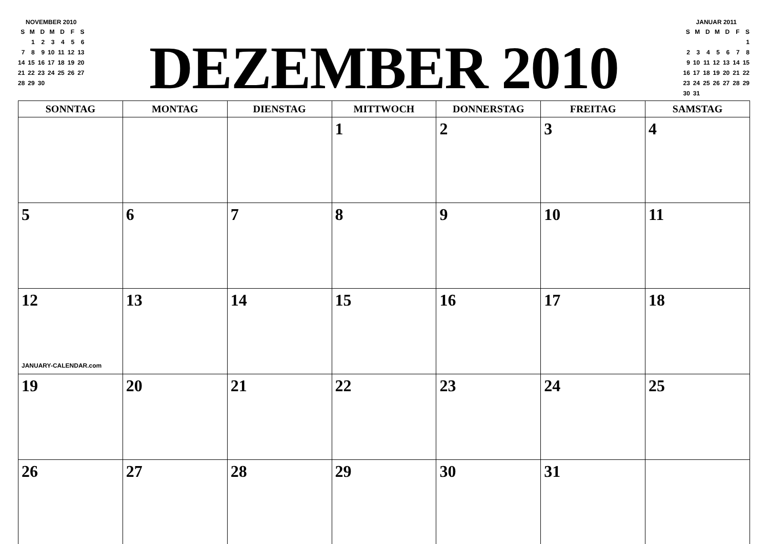NOVEMBER 2010
| S | M | D | M | D | F | S |
| | 1 | 2 | 3 | 4 | 5 | 6 |
| 7 | 8 | 9 | 10 | 11 | 12 | 13 |
| 14 | 15 | 16 | 17 | 18 | 19 | 20 |
| 21 | 22 | 23 | 24 | 25 | 26 | 27 |
| 28 | 29 | 30 | | | | |
DEZEMBER 2010
JANUAR 2011
| S | M | D | M | D | F | S |
| | | | | | | 1 |
| 2 | 3 | 4 | 5 | 6 | 7 | 8 |
| 9 | 10 | 11 | 12 | 13 | 14 | 15 |
| 16 | 17 | 18 | 19 | 20 | 21 | 22 |
| 23 | 24 | 25 | 26 | 27 | 28 | 29 |
| 30 | 31 | | | | | |
| SONNTAG | MONTAG | DIENSTAG | MITTWOCH | DONNERSTAG | FREITAG | SAMSTAG |
| --- | --- | --- | --- | --- | --- | --- |
| | | | 1 | 2 | 3 | 4 |
| 5 | 6 | 7 | 8 | 9 | 10 | 11 |
| 12 JANUARY-CALENDAR.com | 13 | 14 | 15 | 16 | 17 | 18 |
| 19 | 20 | 21 | 22 | 23 | 24 | 25 |
| 26 | 27 | 28 | 29 | 30 | 31 | |